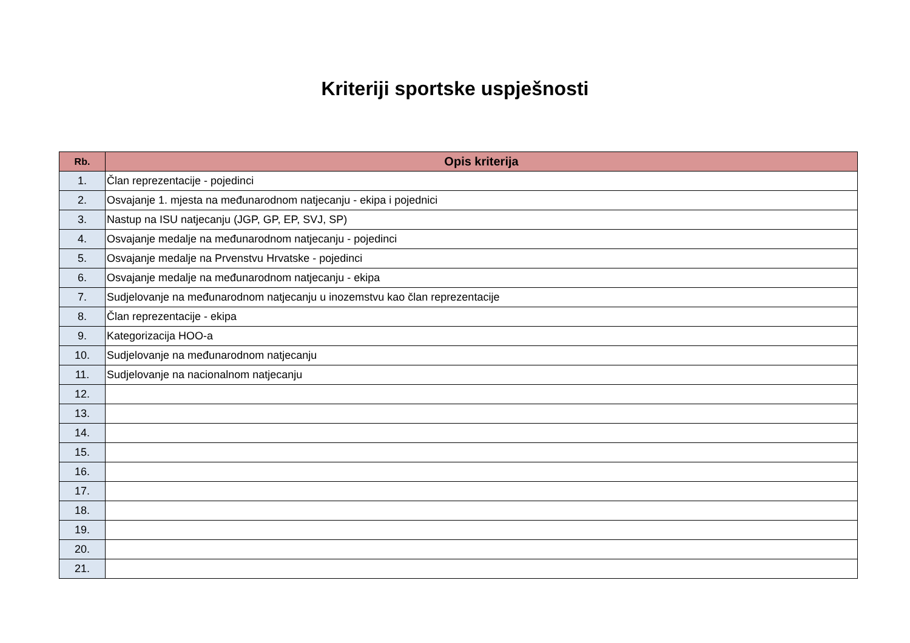Kriteriji sportske uspješnosti
| Rb. | Opis kriterija |
| --- | --- |
| 1. | Član reprezentacije - pojedinci |
| 2. | Osvajanje 1. mjesta na međunarodnom natjecanju - ekipa i pojednici |
| 3. | Nastup na ISU natjecanju (JGP, GP, EP, SVJ, SP) |
| 4. | Osvajanje medalje na međunarodnom natjecanju - pojedinci |
| 5. | Osvajanje medalje na Prvenstvu Hrvatske - pojedinci |
| 6. | Osvajanje medalje na međunarodnom natjecanju - ekipa |
| 7. | Sudjelovanje na međunarodnom natjecanju u inozemstvu kao član reprezentacije |
| 8. | Član reprezentacije - ekipa |
| 9. | Kategorizacija HOO-a |
| 10. | Sudjelovanje na međunarodnom natjecanju |
| 11. | Sudjelovanje na nacionalnom natjecanju |
| 12. | |
| 13. | |
| 14. | |
| 15. | |
| 16. | |
| 17. | |
| 18. | |
| 19. | |
| 20. | |
| 21. | |